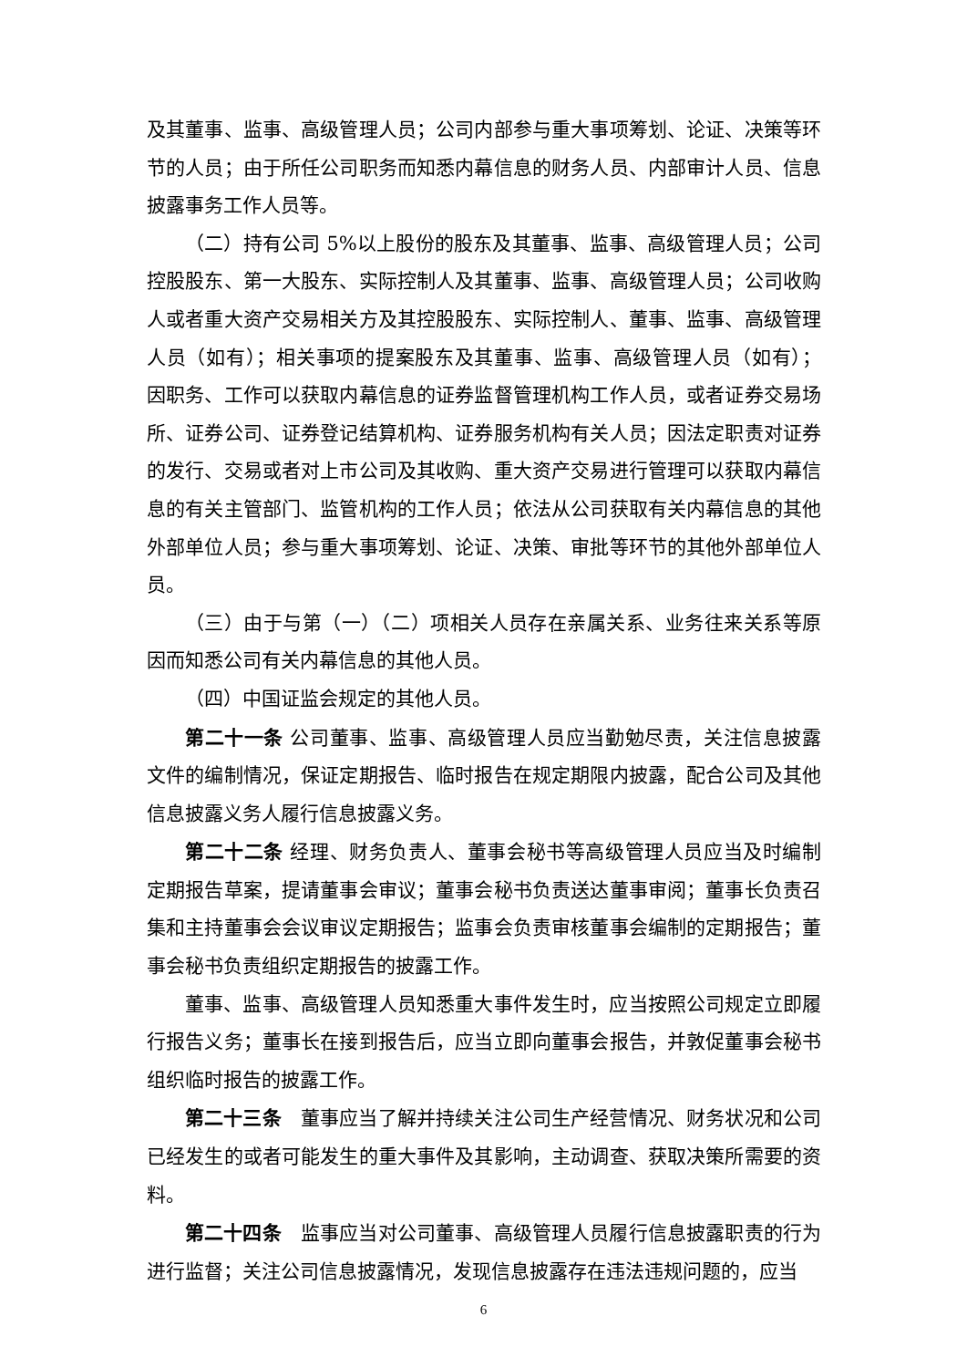及其董事、监事、高级管理人员；公司内部参与重大事项筹划、论证、决策等环节的人员；由于所任公司职务而知悉内幕信息的财务人员、内部审计人员、信息披露事务工作人员等。
（二）持有公司 5%以上股份的股东及其董事、监事、高级管理人员；公司控股股东、第一大股东、实际控制人及其董事、监事、高级管理人员；公司收购人或者重大资产交易相关方及其控股股东、实际控制人、董事、监事、高级管理人员（如有）；相关事项的提案股东及其董事、监事、高级管理人员（如有）； 因职务、工作可以获取内幕信息的证券监督管理机构工作人员，或者证券交易场所、证券公司、证券登记结算机构、证券服务机构有关人员；因法定职责对证券的发行、交易或者对上市公司及其收购、重大资产交易进行管理可以获取内幕信息的有关主管部门、监管机构的工作人员；依法从公司获取有关内幕信息的其他外部单位人员；参与重大事项筹划、论证、决策、审批等环节的其他外部单位人员。
（三）由于与第（一）（二）项相关人员存在亲属关系、业务往来关系等原因而知悉公司有关内幕信息的其他人员。
（四）中国证监会规定的其他人员。
第二十一条 公司董事、监事、高级管理人员应当勤勉尽责，关注信息披露文件的编制情况，保证定期报告、临时报告在规定期限内披露，配合公司及其他信息披露义务人履行信息披露义务。
第二十二条 经理、财务负责人、董事会秘书等高级管理人员应当及时编制定期报告草案，提请董事会审议；董事会秘书负责送达董事审阅；董事长负责召集和主持董事会会议审议定期报告；监事会负责审核董事会编制的定期报告；董事会秘书负责组织定期报告的披露工作。
董事、监事、高级管理人员知悉重大事件发生时，应当按照公司规定立即履行报告义务；董事长在接到报告后，应当立即向董事会报告，并敦促董事会秘书组织临时报告的披露工作。
第二十三条　董事应当了解并持续关注公司生产经营情况、财务状况和公司已经发生的或者可能发生的重大事件及其影响，主动调查、获取决策所需要的资料。
第二十四条　监事应当对公司董事、高级管理人员履行信息披露职责的行为进行监督；关注公司信息披露情况，发现信息披露存在违法违规问题的，应当
6